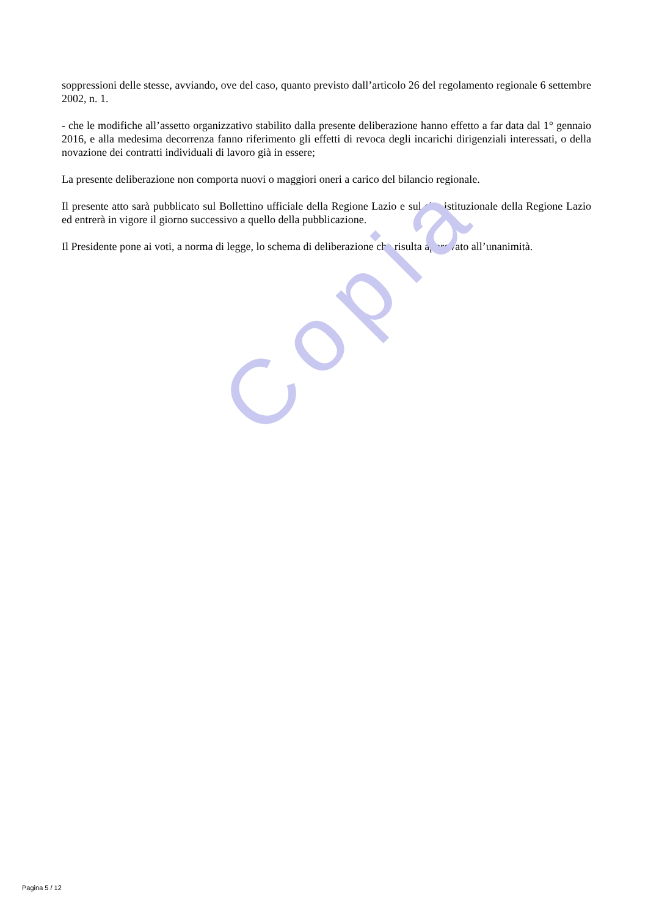soppressioni delle stesse, avviando, ove del caso, quanto previsto dall’articolo 26 del regolamento regionale 6 settembre 2002, n. 1.
- che le modifiche all’assetto organizzativo stabilito dalla presente deliberazione hanno effetto a far data dal 1° gennaio 2016, e alla medesima decorrenza fanno riferimento gli effetti di revoca degli incarichi dirigenziali interessati, o della novazione dei contratti individuali di lavoro già in essere;
La presente deliberazione non comporta nuovi o maggiori oneri a carico del bilancio regionale.
Il presente atto sarà pubblicato sul Bollettino ufficiale della Regione Lazio e sul sito istituzionale della Regione Lazio ed entrerà in vigore il giorno successivo a quello della pubblicazione.
Il Presidente pone ai voti, a norma di legge, lo schema di deliberazione che risulta approvato all’unanimità.
Copia
Pagina 5 / 12